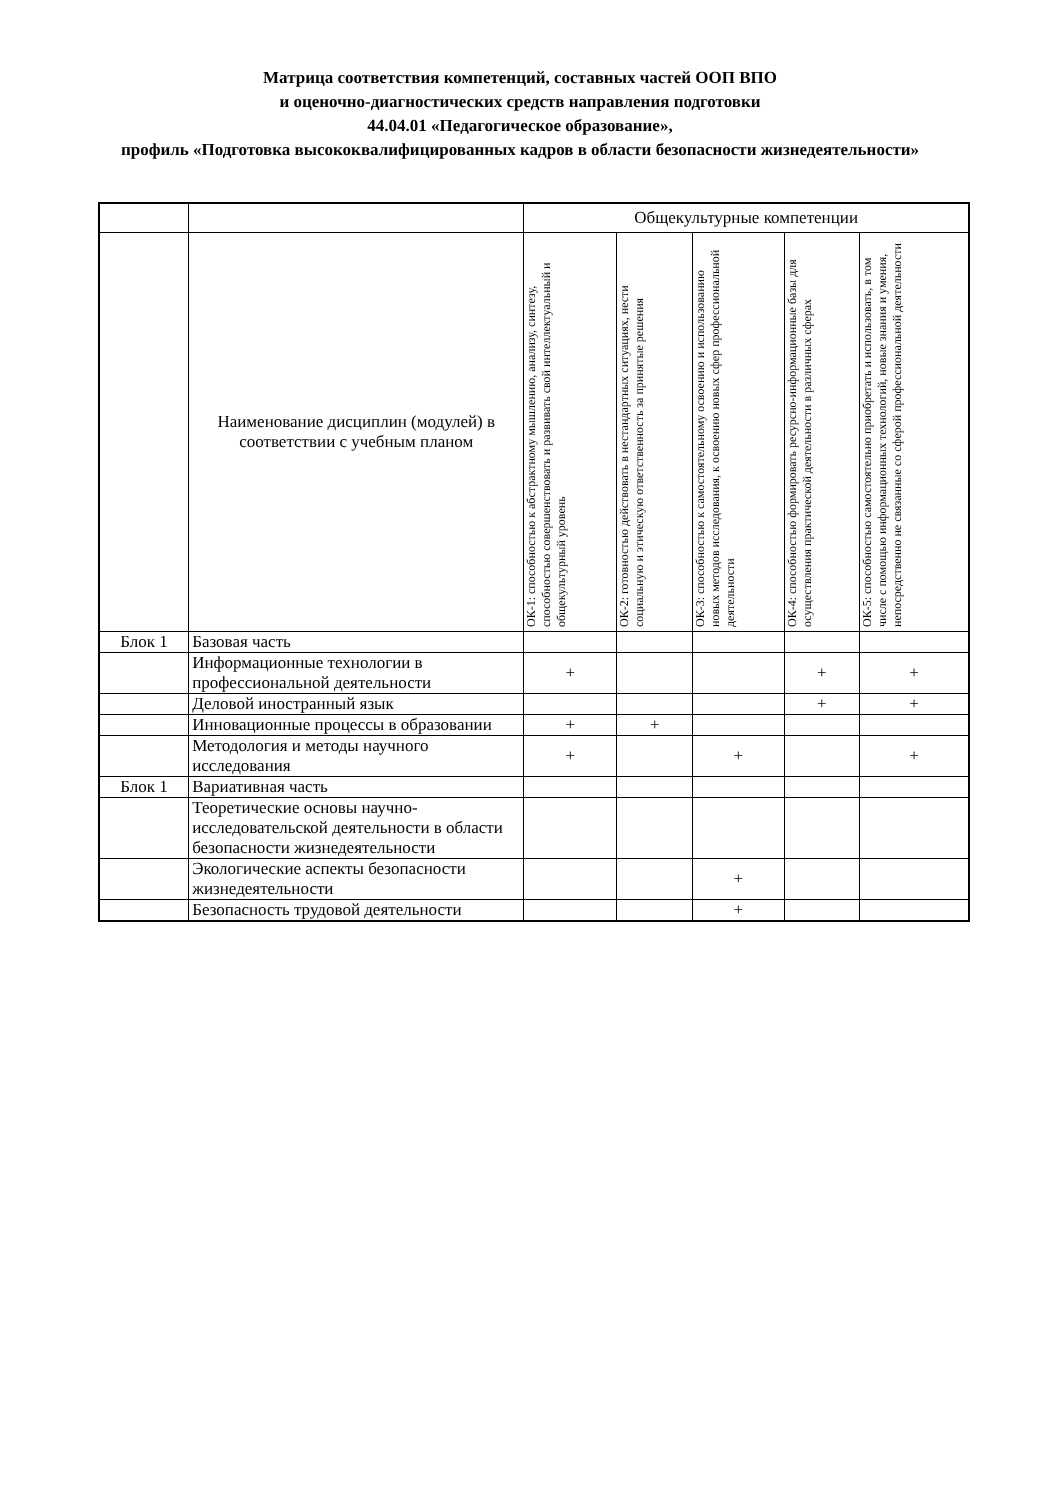Матрица соответствия компетенций, составных частей ООП ВПО
и оценочно-диагностических средств направления подготовки
44.04.01 «Педагогическое образование»,
профиль «Подготовка высококвалифицированных кадров в области безопасности жизнедеятельности»
| | | Общекультурные компетенции | | | | |
| --- | --- | --- | --- | --- | --- | --- |
| | Наименование дисциплин (модулей) в соответствии с учебным планом | ОК-1: способностью к абстрактному мышлению, анализу, синтезу, способностью совершенствовать и развивать свой интеллектуальный и общекультурный уровень | ОК-2: готовностью действовать в нестандартных ситуациях, нести социальную и этическую ответственность за принятые решения | ОК-3: способностью к самостоятельному освоению и использованию новых методов исследования, к освоению новых сфер профессиональной деятельности | ОК-4: способностью формировать ресурсно-информационные базы для осуществления практической деятельности в различных сферах | ОК-5: способностью самостоятельно приобретать и использовать, в том числе с помощью информационных технологий, новые знания и умения, непосредственно не связанные со сферой профессиональной деятельности |
| Блок 1 | Базовая часть | | | | | |
| | Информационные технологии в профессиональной деятельности | + | | | + | + |
| | Деловой иностранный язык | | | | + | + |
| | Инновационные процессы в образовании | + | + | | | |
| | Методология и методы научного исследования | + | | + | | + |
| Блок 1 | Вариативная часть | | | | | |
| | Теоретические основы научно-исследовательской деятельности в области безопасности жизнедеятельности | | | | | |
| | Экологические аспекты безопасности жизнедеятельности | | | + | | |
| | Безопасность трудовой деятельности | | | + | | |